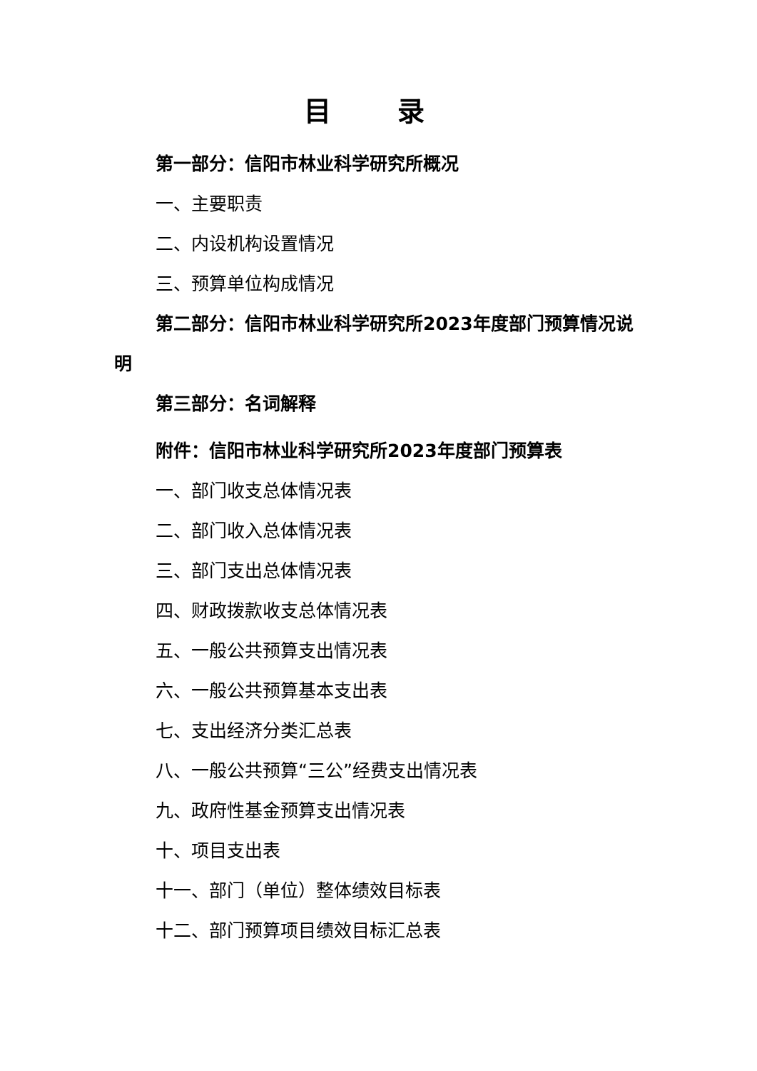目 录
第一部分：信阳市林业科学研究所概况
一、主要职责
二、内设机构设置情况
三、预算单位构成情况
第二部分：信阳市林业科学研究所2023年度部门预算情况说明
第三部分：名词解释
附件：信阳市林业科学研究所2023年度部门预算表
一、部门收支总体情况表
二、部门收入总体情况表
三、部门支出总体情况表
四、财政拨款收支总体情况表
五、一般公共预算支出情况表
六、一般公共预算基本支出表
七、支出经济分类汇总表
八、一般公共预算“三公”经费支出情况表
九、政府性基金预算支出情况表
十、项目支出表
十一、部门（单位）整体绩效目标表
十二、部门预算项目绩效目标汇总表